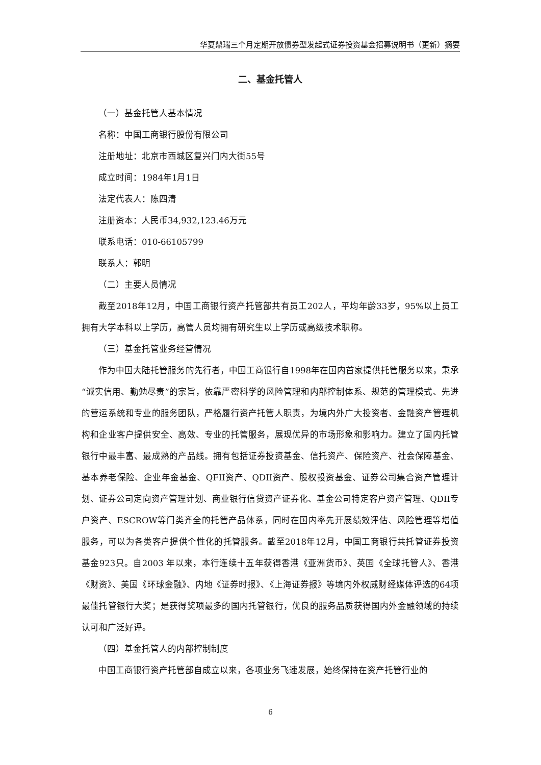华夏鼎瑞三个月定期开放债券型发起式证券投资基金招募说明书（更新）摘要
二、基金托管人
（一）基金托管人基本情况
名称：中国工商银行股份有限公司
注册地址：北京市西城区复兴门内大街55号
成立时间：1984年1月1日
法定代表人：陈四清
注册资本：人民币34,932,123.46万元
联系电话：010-66105799
联系人：郭明
（二）主要人员情况
截至2018年12月，中国工商银行资产托管部共有员工202人，平均年龄33岁，95%以上员工拥有大学本科以上学历，高管人员均拥有研究生以上学历或高级技术职称。
（三）基金托管业务经营情况
作为中国大陆托管服务的先行者，中国工商银行自1998年在国内首家提供托管服务以来，秉承“诚实信用、勤勉尽责”的宗旨，依靠严密科学的风险管理和内部控制体系、规范的管理模式、先进的营运系统和专业的服务团队，严格履行资产托管人职责，为境内外广大投资者、金融资产管理机构和企业客户提供安全、高效、专业的托管服务，展现优异的市场形象和影响力。建立了国内托管银行中最丰富、最成熟的产品线。拥有包括证券投资基金、信托资产、保险资产、社会保障基金、基本养老保险、企业年金基金、QFII资产、QDII资产、股权投资基金、证券公司集合资产管理计划、证券公司定向资产管理计划、商业银行信贷资产证券化、基金公司特定客户资产管理、QDII专户资产、ESCROW等门类齐全的托管产品体系，同时在国内率先开展绩效评估、风险管理等增值服务，可以为各类客户提供个性化的托管服务。截至2018年12月，中国工商银行共托管证券投资基金923只。自2003 年以来，本行连续十五年获得香港《亚洲货币》、英国《全球托管人》、香港《财资》、美国《环球金融》、内地《证券时报》、《上海证券报》等境内外权威财经媒体评选的64项最佳托管银行大奖；是获得奖项最多的国内托管银行，优良的服务品质获得国内外金融领域的持续认可和广泛好评。
（四）基金托管人的内部控制制度
中国工商银行资产托管部自成立以来，各项业务飞速发展，始终保持在资产托管行业的
6